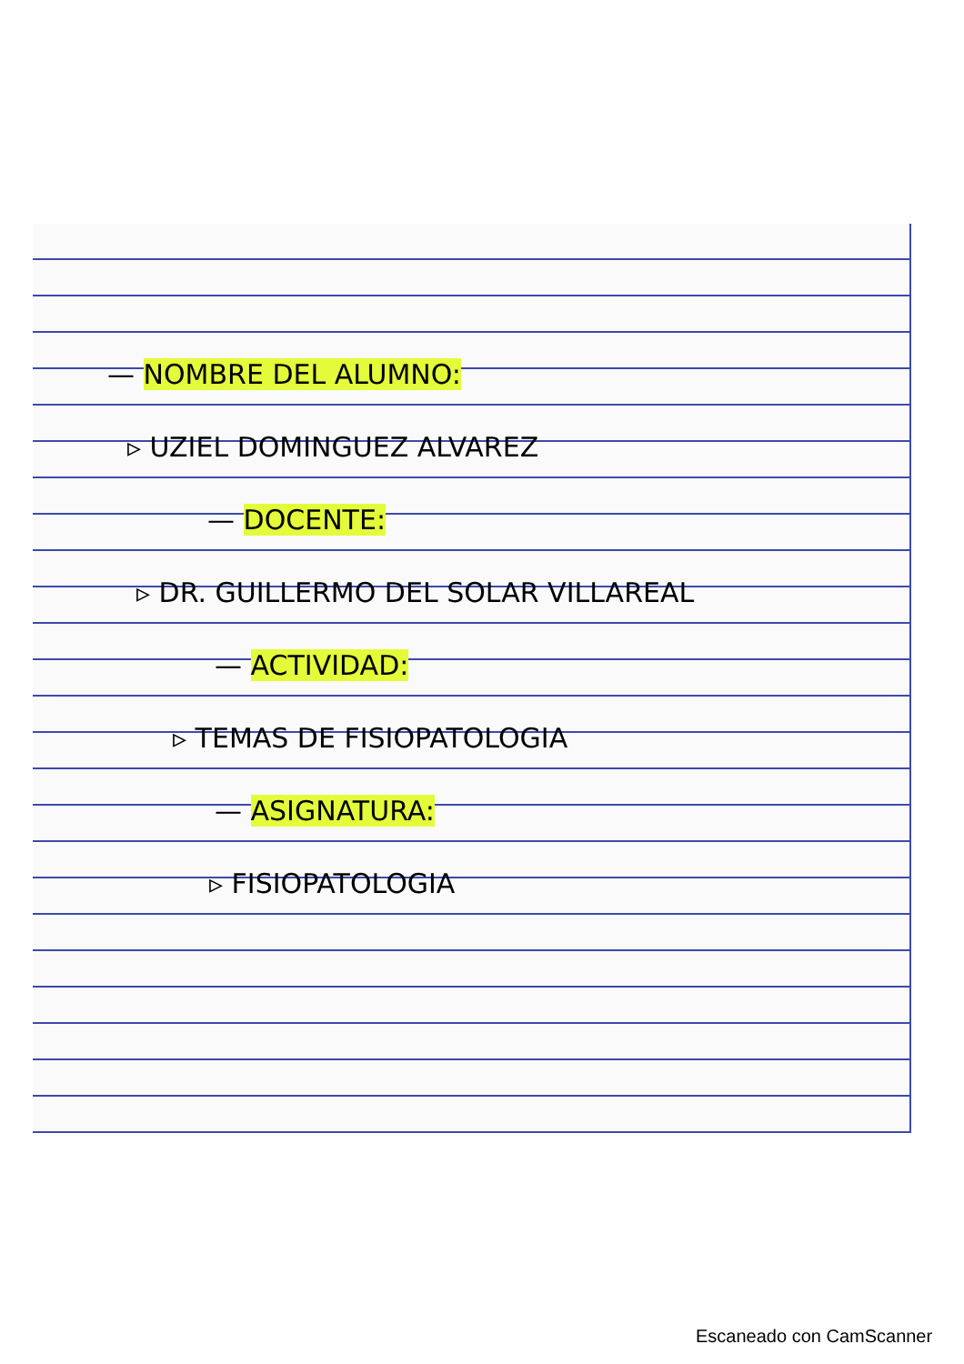— NOMBRE DEL ALUMNO:
▹ UZIEL DOMINGUEZ ALVAREZ
— DOCENTE:
▹ DR. GUILLERMO DEL SOLAR VILLAREAL
— ACTIVIDAD:
▹ TEMAS DE FISIOPATOLOGIA
— ASIGNATURA:
▹ FISIOPATOLOGIA
Escaneado con CamScanner